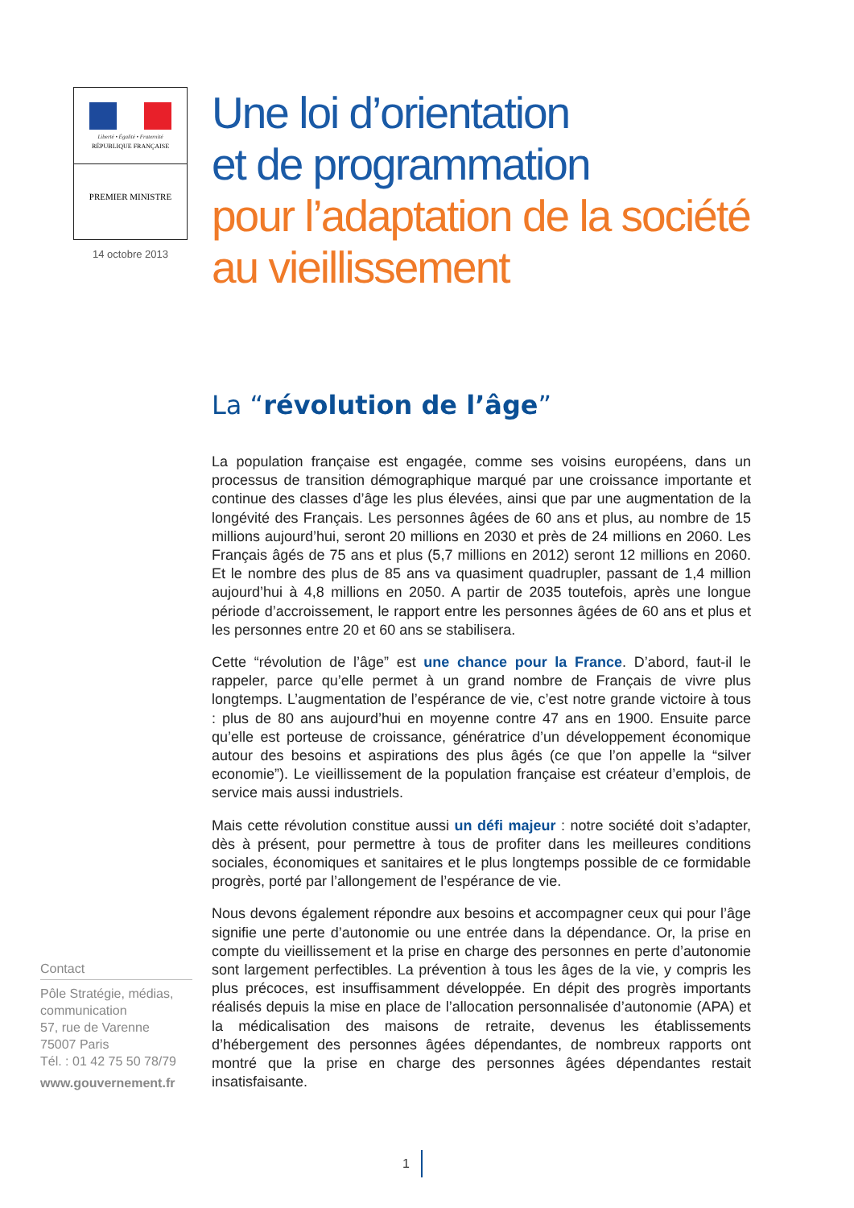Liberté • Égalité • Fraternité
RÉPUBLIQUE FRANÇAISE
PREMIER MINISTRE
14 octobre 2013
Une loi d’orientation
et de programmation
pour l’adaptation de la société
au vieillissement
La “révolution de l’âge”
La population française est engagée, comme ses voisins européens, dans un processus de transition démographique marqué par une croissance importante et continue des classes d’âge les plus élevées, ainsi que par une augmentation de la longévité des Français. Les personnes âgées de 60 ans et plus, au nombre de 15 millions aujourd’hui, seront 20 millions en 2030 et près de 24 millions en 2060. Les Français âgés de 75 ans et plus (5,7 millions en 2012) seront 12 millions en 2060. Et le nombre des plus de 85 ans va quasiment quadrupler, passant de 1,4 million aujourd’hui à 4,8 millions en 2050. A partir de 2035 toutefois, après une longue période d’accroissement, le rapport entre les personnes âgées de 60 ans et plus et les personnes entre 20 et 60 ans se stabilisera.
Cette “révolution de l’âge” est une chance pour la France. D’abord, faut-il le rappeler, parce qu’elle permet à un grand nombre de Français de vivre plus longtemps. L’augmentation de l’espérance de vie, c’est notre grande victoire à tous : plus de 80 ans aujourd’hui en moyenne contre 47 ans en 1900. Ensuite parce qu’elle est porteuse de croissance, génératrice d’un développement économique autour des besoins et aspirations des plus âgés (ce que l’on appelle la “silver economie”). Le vieillissement de la population française est créateur d’emplois, de service mais aussi industriels.
Mais cette révolution constitue aussi un défi majeur : notre société doit s’adapter, dès à présent, pour permettre à tous de profiter dans les meilleures conditions sociales, économiques et sanitaires et le plus longtemps possible de ce formidable progrès, porté par l’allongement de l’espérance de vie.
Nous devons également répondre aux besoins et accompagner ceux qui pour l’âge signifie une perte d’autonomie ou une entrée dans la dépendance. Or, la prise en compte du vieillissement et la prise en charge des personnes en perte d’autonomie sont largement perfectibles. La prévention à tous les âges de la vie, y compris les plus précoces, est insuffisamment développée. En dépit des progrès importants réalisés depuis la mise en place de l’allocation personnalisée d’autonomie (APA) et la médicalisation des maisons de retraite, devenus les établissements d’hébergement des personnes âgées dépendantes, de nombreux rapports ont montré que la prise en charge des personnes âgées dépendantes restait insatisfaisante.
Contact
Pôle Stratégie, médias, communication
57, rue de Varenne
75007 Paris
Tél. : 01 42 75 50 78/79
www.gouvernement.fr
1